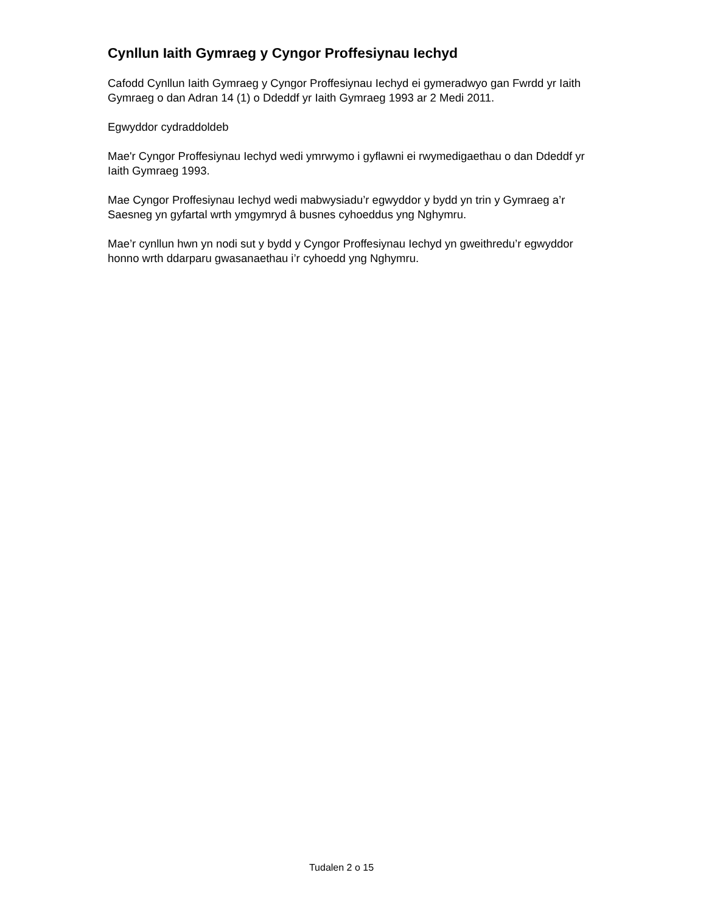Cynllun Iaith Gymraeg y Cyngor Proffesiynau Iechyd
Cafodd Cynllun Iaith Gymraeg y Cyngor Proffesiynau Iechyd ei gymeradwyo gan Fwrdd yr Iaith Gymraeg o dan Adran 14 (1) o Ddeddf yr Iaith Gymraeg 1993 ar 2 Medi 2011.
Egwyddor cydraddoldeb
Mae'r Cyngor Proffesiynau Iechyd wedi ymrwymo i gyflawni ei rwymedigaethau o dan Ddeddf yr Iaith Gymraeg 1993.
Mae Cyngor Proffesiynau Iechyd wedi mabwysiadu’r egwyddor y bydd yn trin y Gymraeg a’r Saesneg yn gyfartal wrth ymgymryd â busnes cyhoeddus yng Nghymru.
Mae’r cynllun hwn yn nodi sut y bydd y Cyngor Proffesiynau Iechyd yn gweithredu’r egwyddor honno wrth ddarparu gwasanaethau i’r cyhoedd yng Nghymru.
Tudalen 2 o 15